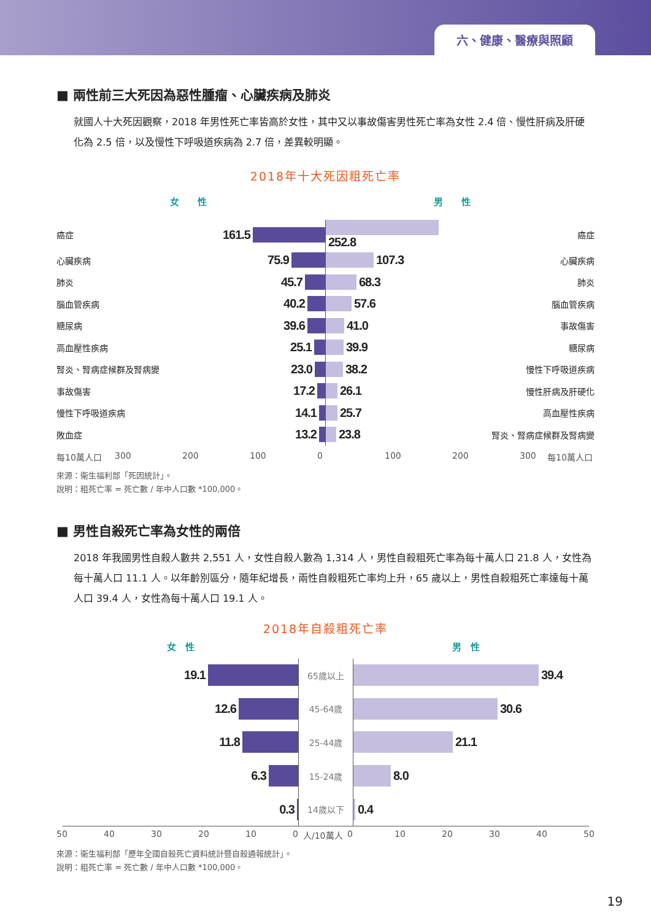六、健康、醫療與照顧
■ 兩性前三大死因為惡性腫瘤、心臟疾病及肺炎
就國人十大死因觀察，2018 年男性死亡率皆高於女性，其中又以事故傷害男性死亡率為女性 2.4 倍、慢性肝病及肝硬化為 2.5 倍，以及慢性下呼吸道疾病為 2.7 倍，差異較明顯。
2018年十大死因粗死亡率
女　　性 男　　性
| 癌症 | 161.5 | 252.8 | 癌症 |
| 心臟疾病 | 75.9 | 107.3 | 心臟疾病 |
| 肺炎 | 45.7 | 68.3 | 肺炎 |
| 腦血管疾病 | 40.2 | 57.6 | 腦血管疾病 |
| 糖尿病 | 39.6 | 41.0 | 事故傷害 |
| 高血壓性疾病 | 25.1 | 39.9 | 糖尿病 |
| 腎炎、腎病症候群及腎病變 | 23.0 | 38.2 | 慢性下呼吸道疾病 |
| 事故傷害 | 17.2 | 26.1 | 慢性肝病及肝硬化 |
| 慢性下呼吸道疾病 | 14.1 | 25.7 | 高血壓性疾病 |
| 敗血症 | 13.2 | 23.8 | 腎炎、腎病症候群及腎病變 |
每10萬人口 300 200 100 0 100 200 300 每10萬人口
來源：衛生福利部「死因統計」。
說明：粗死亡率 = 死亡數 / 年中人口數 *100,000。
■ 男性自殺死亡率為女性的兩倍
2018 年我國男性自殺人數共 2,551 人，女性自殺人數為 1,314 人，男性自殺粗死亡率為每十萬人口 21.8 人，女性為每十萬人口 11.1 人。以年齡別區分，隨年紀增長，兩性自殺粗死亡率均上升，65 歲以上，男性自殺粗死亡率達每十萬人口 39.4 人，女性為每十萬人口 19.1 人。
2018年自殺粗死亡率
女　性 男　性
| 19.1 | 65歲以上 | 39.4 |
| 12.6 | 45-64歲 | 30.6 |
| 11.8 | 25-44歲 | 21.1 |
| 6.3 | 15-24歲 | 8.0 |
| 0.3 | 14歲以下 | 0.4 |
50 40 30 20 10 0 人/10萬人 0 10 20 30 40 50
來源：衛生福利部「歷年全國自殺死亡資料統計暨自殺通報統計」。
說明：粗死亡率 = 死亡數 / 年中人口數 *100,000。
19